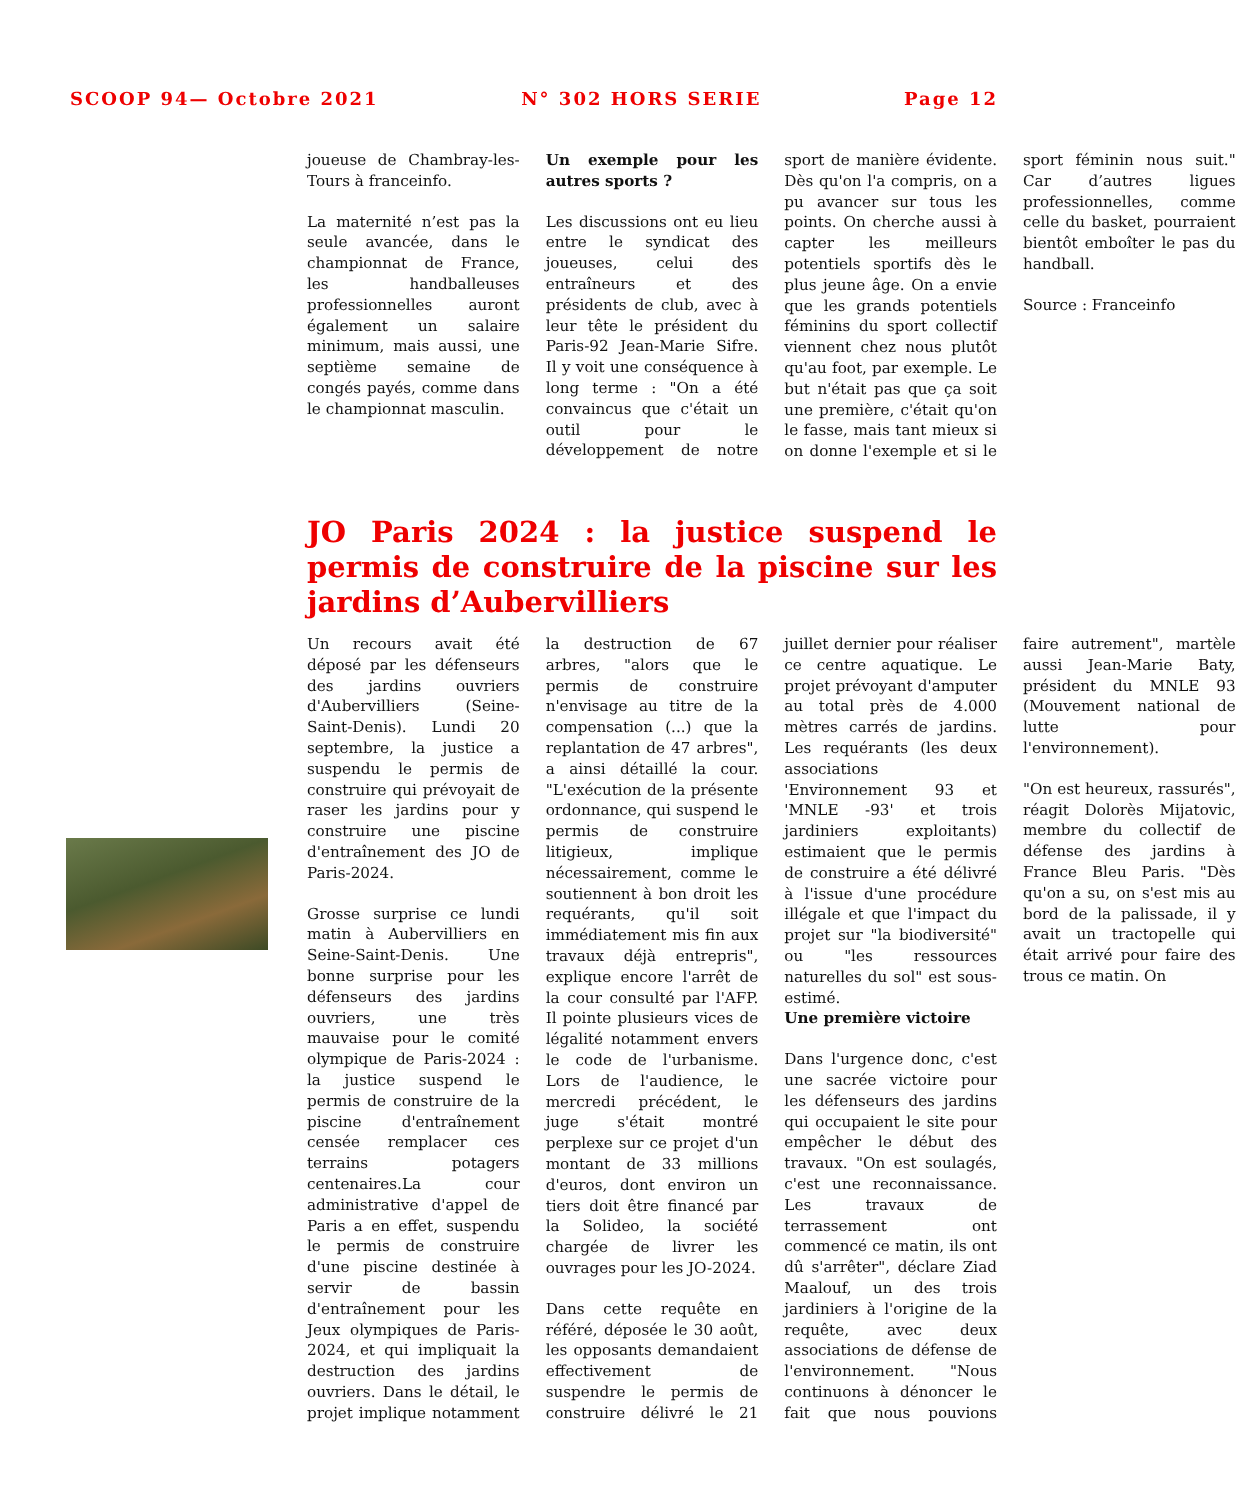SCOOP 94— Octobre 2021 N° 302 HORS SERIE Page 12
joueuse de Chambray-les-Tours à franceinfo.
La maternité n’est pas la seule avancée, dans le championnat de France, les handballeuses professionnelles auront également un salaire minimum, mais aussi, une septième semaine de congés payés, comme dans le championnat masculin.
Un exemple pour les autres sports ?
Les discussions ont eu lieu entre le syndicat des joueuses, celui des entraîneurs et des présidents de club, avec à leur tête le président du Paris-92 Jean-Marie Sifre. Il y voit une conséquence à long terme : "On a été convaincus que c'était un outil pour le développement de notre sport de manière évidente. Dès qu'on l'a compris, on a pu avancer sur tous les points. On cherche aussi à capter les meilleurs potentiels sportifs dès le plus jeune âge. On a envie que les grands potentiels féminins du sport collectif viennent chez nous plutôt qu'au foot, par exemple. Le but n'était pas que ça soit une première, c'était qu'on le fasse, mais tant mieux si on donne l'exemple et si le sport féminin nous suit." Car d’autres ligues professionnelles, comme celle du basket, pourraient bientôt emboîter le pas du handball.
Source : Franceinfo
JO Paris 2024 : la justice suspend le permis de construire de la piscine sur les jardins d’Aubervilliers
Un recours avait été déposé par les défenseurs des jardins ouvriers d'Aubervilliers (Seine-Saint-Denis). Lundi 20 septembre, la justice a suspendu le permis de construire qui prévoyait de raser les jardins pour y construire une piscine d'entraînement des JO de Paris-2024.
Grosse surprise ce lundi matin à Aubervilliers en Seine-Saint-Denis. Une bonne surprise pour les défenseurs des jardins ouvriers, une très mauvaise pour le comité olympique de Paris-2024 : la justice suspend le permis de construire de la piscine d'entraînement censée remplacer ces terrains potagers centenaires.La cour administrative d'appel de Paris a en effet, suspendu le permis de construire d'une piscine destinée à servir de bassin d'entraînement pour les Jeux olympiques de Paris-2024, et qui impliquait la destruction des jardins ouvriers. Dans le détail, le projet implique notamment la destruction de 67 arbres, "alors que le permis de construire n'envisage au titre de la compensation (...) que la replantation de 47 arbres", a ainsi détaillé la cour. "L'exécution de la présente ordonnance, qui suspend le permis de construire litigieux, implique nécessairement, comme le soutiennent à bon droit les requérants, qu'il soit immédiatement mis fin aux travaux déjà entrepris", explique encore l'arrêt de la cour consulté par l'AFP. Il pointe plusieurs vices de légalité notamment envers le code de l'urbanisme. Lors de l'audience, le mercredi précédent, le juge s'était montré perplexe sur ce projet d'un montant de 33 millions d'euros, dont environ un tiers doit être financé par la Solideo, la société chargée de livrer les ouvrages pour les JO-2024.
Dans cette requête en référé, déposée le 30 août, les opposants demandaient effectivement de suspendre le permis de construire délivré le 21 juillet dernier pour réaliser ce centre aquatique. Le projet prévoyant d'amputer au total près de 4.000 mètres carrés de jardins. Les requérants (les deux associations 'Environnement 93 et 'MNLE -93' et trois jardiniers exploitants) estimaient que le permis de construire a été délivré à l'issue d'une procédure illégale et que l'impact du projet sur "la biodiversité" ou "les ressources naturelles du sol" est sous-estimé.
Une première victoire
Dans l'urgence donc, c'est une sacrée victoire pour les défenseurs des jardins qui occupaient le site pour empêcher le début des travaux. "On est soulagés, c'est une reconnaissance. Les travaux de terrassement ont commencé ce matin, ils ont dû s'arrêter", déclare Ziad Maalouf, un des trois jardiniers à l'origine de la requête, avec deux associations de défense de l'environnement. "Nous continuons à dénoncer le fait que nous pouvions faire autrement", martèle aussi Jean-Marie Baty, président du MNLE 93 (Mouvement national de lutte pour l'environnement).
"On est heureux, rassurés", réagit Dolorès Mijatovic, membre du collectif de défense des jardins à France Bleu Paris. "Dès qu'on a su, on s'est mis au bord de la palissade, il y avait un tractopelle qui était arrivé pour faire des trous ce matin. On